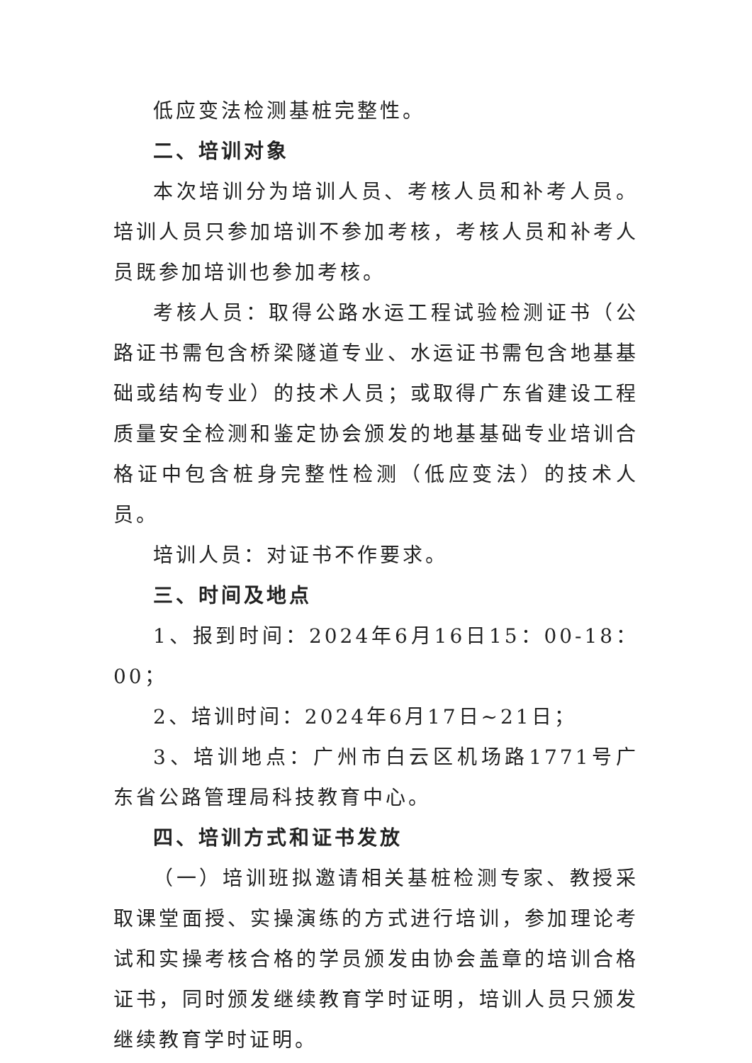低应变法检测基桩完整性。
二、培训对象
本次培训分为培训人员、考核人员和补考人员。培训人员只参加培训不参加考核，考核人员和补考人员既参加培训也参加考核。
考核人员：取得公路水运工程试验检测证书（公路证书需包含桥梁隧道专业、水运证书需包含地基基础或结构专业）的技术人员；或取得广东省建设工程质量安全检测和鉴定协会颁发的地基基础专业培训合格证中包含桩身完整性检测（低应变法）的技术人员。
培训人员：对证书不作要求。
三、时间及地点
1、报到时间：2024年6月16日15：00-18：00；
2、培训时间：2024年6月17日~21日；
3、培训地点：广州市白云区机场路1771号广东省公路管理局科技教育中心。
四、培训方式和证书发放
（一）培训班拟邀请相关基桩检测专家、教授采取课堂面授、实操演练的方式进行培训，参加理论考试和实操考核合格的学员颁发由协会盖章的培训合格证书，同时颁发继续教育学时证明，培训人员只颁发继续教育学时证明。